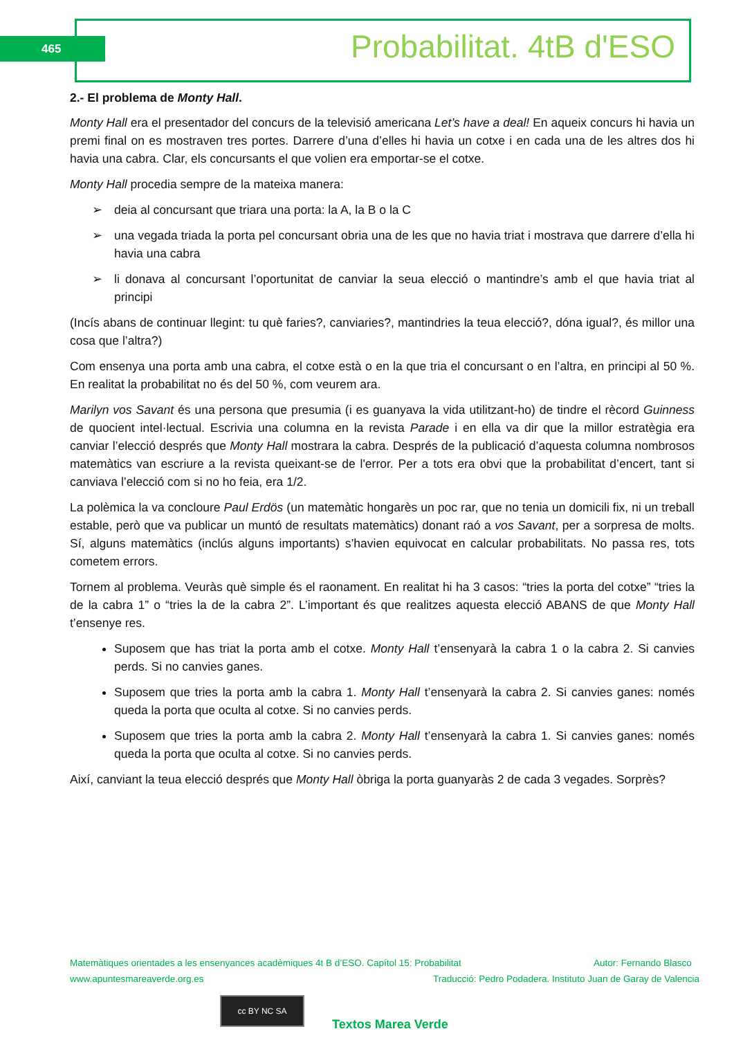465 Probabilitat. 4tB d'ESO
2.- El problema de Monty Hall.
Monty Hall era el presentador del concurs de la televisió americana Let’s have a deal! En aqueix concurs hi havia un premi final on es mostraven tres portes. Darrere d’una d’elles hi havia un cotxe i en cada una de les altres dos hi havia una cabra. Clar, els concursants el que volien era emportar-se el cotxe.
Monty Hall procedia sempre de la mateixa manera:
➢ deia al concursant que triara una porta: la A, la B o la C
➢ una vegada triada la porta pel concursant obria una de les que no havia triat i mostrava que darrere d’ella hi havia una cabra
➢ li donava al concursant l’oportunitat de canviar la seua elecció o mantindre’s amb el que havia triat al principi
(Incís abans de continuar llegint: tu què faries?, canviaries?, mantindries la teua elecció?, dóna igual?, és millor una cosa que l’altra?)
Com ensenya una porta amb una cabra, el cotxe està o en la que tria el concursant o en l’altra, en principi al 50 %. En realitat la probabilitat no és del 50 %, com veurem ara.
Marilyn vos Savant és una persona que presumia (i es guanyava la vida utilitzant-ho) de tindre el rècord Guinness de quocient intel·lectual. Escrivia una columna en la revista Parade i en ella va dir que la millor estratègia era canviar l’elecció després que Monty Hall mostrara la cabra. Després de la publicació d’aquesta columna nombrosos matemàtics van escriure a la revista queixant-se de l'error. Per a tots era obvi que la probabilitat d’encert, tant si canviava l’elecció com si no ho feia, era 1/2.
La polèmica la va concloure Paul Erdös (un matemàtic hongarès un poc rar, que no tenia un domicili fix, ni un treball estable, però que va publicar un muntó de resultats matemàtics) donant raó a vos Savant, per a sorpresa de molts. Sí, alguns matemàtics (inclús alguns importants) s’havien equivocat en calcular probabilitats. No passa res, tots cometem errors.
Tornem al problema. Veuràs què simple és el raonament. En realitat hi ha 3 casos: “tries la porta del cotxe” “tries la de la cabra 1” o “tries la de la cabra 2”. L’important és que realitzes aquesta elecció ABANS de que Monty Hall t’ensenye res.
Suposem que has triat la porta amb el cotxe. Monty Hall t’ensenyarà la cabra 1 o la cabra 2. Si canvies perds. Si no canvies ganes.
Suposem que tries la porta amb la cabra 1. Monty Hall t’ensenyarà la cabra 2. Si canvies ganes: només queda la porta que oculta al cotxe. Si no canvies perds.
Suposem que tries la porta amb la cabra 2. Monty Hall t’ensenyarà la cabra 1. Si canvies ganes: només queda la porta que oculta al cotxe. Si no canvies perds.
Així, canviant la teua elecció després que Monty Hall òbriga la porta guanyaràs 2 de cada 3 vegades. Sorprès?
Matemàtiques orientades a les ensenyances acadèmiques 4t B d’ESO. Capítol 15: Probabilitat Autor: Fernando Blasco
www.apuntesmareaverde.org.es Traducció: Pedro Podadera. Instituto Juan de Garay de Valencia
cc BY NC SA
Textos Marea Verde